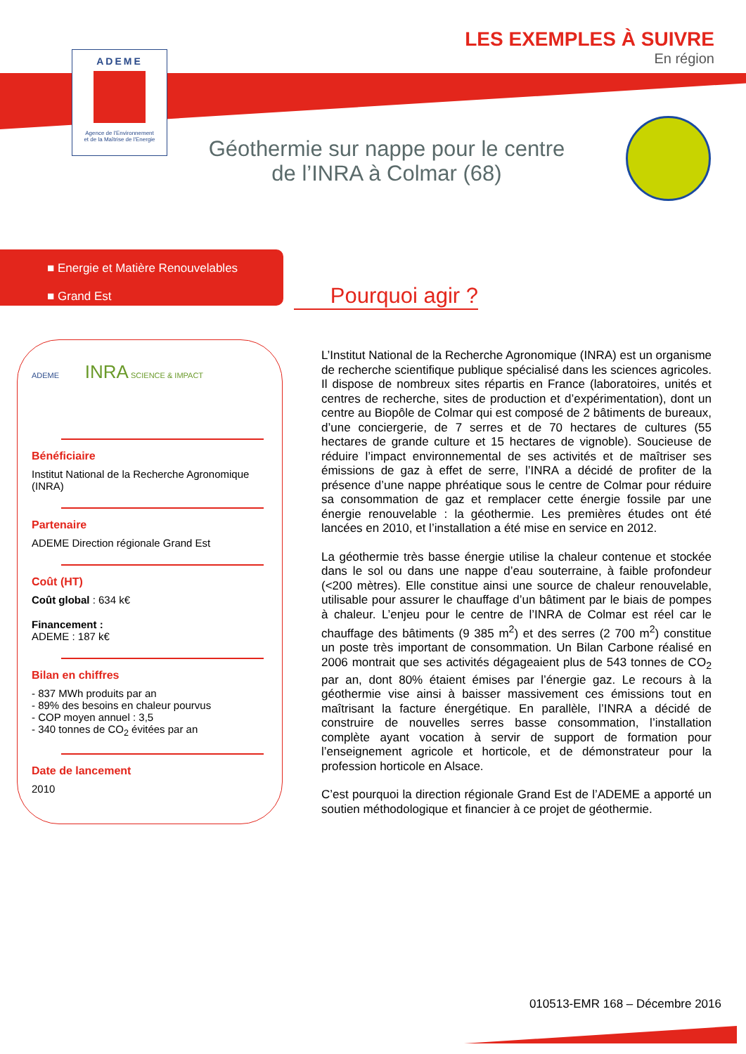ADEME
Agence de l'Environnement
et de la Maîtrise de l'Energie
LES EXEMPLES À SUIVRE
En région
Géothermie sur nappe pour le centre de l’INRA à Colmar (68)
■ Energie et Matière Renouvelables
■ Grand Est
Pourquoi agir ?
ADEME INRA SCIENCE & IMPACT
Bénéficiaire
Institut National de la Recherche Agronomique (INRA)
Partenaire
ADEME Direction régionale Grand Est
Coût (HT)
Coût global : 634 k€
Financement :
ADEME : 187 k€
Bilan en chiffres
- 837 MWh produits par an
- 89% des besoins en chaleur pourvus
- COP moyen annuel : 3,5
- 340 tonnes de CO<sub>2</sub> évitées par an
Date de lancement
2010
L’Institut National de la Recherche Agronomique (INRA) est un organisme de recherche scientifique publique spécialisé dans les sciences agricoles. Il dispose de nombreux sites répartis en France (laboratoires, unités et centres de recherche, sites de production et d’expérimentation), dont un centre au Biopôle de Colmar qui est composé de 2 bâtiments de bureaux, d’une conciergerie, de 7 serres et de 70 hectares de cultures (55 hectares de grande culture et 15 hectares de vignoble). Soucieuse de réduire l’impact environnemental de ses activités et de maîtriser ses émissions de gaz à effet de serre, l’INRA a décidé de profiter de la présence d’une nappe phréatique sous le centre de Colmar pour réduire sa consommation de gaz et remplacer cette énergie fossile par une énergie renouvelable : la géothermie. Les premières études ont été lancées en 2010, et l’installation a été mise en service en 2012.
La géothermie très basse énergie utilise la chaleur contenue et stockée dans le sol ou dans une nappe d’eau souterraine, à faible profondeur (<200 mètres). Elle constitue ainsi une source de chaleur renouvelable, utilisable pour assurer le chauffage d’un bâtiment par le biais de pompes à chaleur. L’enjeu pour le centre de l’INRA de Colmar est réel car le chauffage des bâtiments (9 385 m<sup>2</sup>) et des serres (2 700 m<sup>2</sup>) constitue un poste très important de consommation. Un Bilan Carbone réalisé en 2006 montrait que ses activités dégageaient plus de 543 tonnes de CO<sub>2</sub> par an, dont 80% étaient émises par l’énergie gaz. Le recours à la géothermie vise ainsi à baisser massivement ces émissions tout en maîtrisant la facture énergétique. En parallèle, l’INRA a décidé de construire de nouvelles serres basse consommation, l’installation complète ayant vocation à servir de support de formation pour l’enseignement agricole et horticole, et de démonstrateur pour la profession horticole en Alsace.
C’est pourquoi la direction régionale Grand Est de l’ADEME a apporté un soutien méthodologique et financier à ce projet de géothermie.
010513-EMR 168 – Décembre 2016